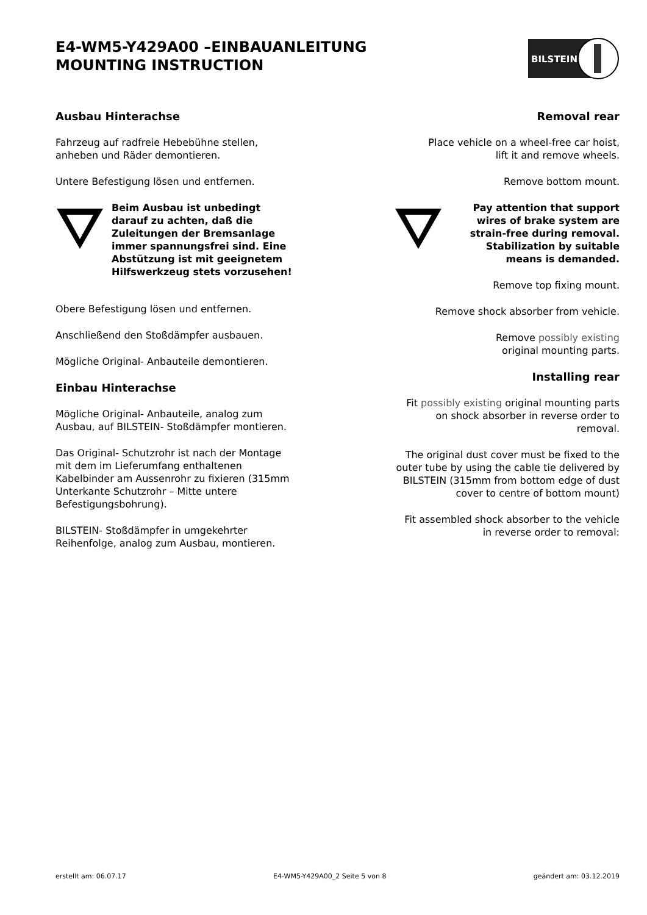E4-WM5-Y429A00 –EINBAUANLEITUNG
MOUNTING INSTRUCTION
BILSTEIN
Ausbau Hinterachse
Fahrzeug auf radfreie Hebebühne stellen,
anheben und Räder demontieren.
Untere Befestigung lösen und entfernen.
Beim Ausbau ist unbedingt darauf zu achten, daß die Zuleitungen der Bremsanlage immer spannungsfrei sind. Eine Abstützung ist mit geeignetem Hilfswerkzeug stets vorzusehen!
Obere Befestigung lösen und entfernen.
Anschließend den Stoßdämpfer ausbauen.
Mögliche Original- Anbauteile demontieren.
Einbau Hinterachse
Mögliche Original- Anbauteile, analog zum Ausbau, auf BILSTEIN- Stoßdämpfer montieren.
Das Original- Schutzrohr ist nach der Montage mit dem im Lieferumfang enthaltenen Kabelbinder am Aussenrohr zu fixieren (315mm Unterkante Schutzrohr – Mitte untere Befestigungsbohrung).
BILSTEIN- Stoßdämpfer in umgekehrter Reihenfolge, analog zum Ausbau, montieren.
Removal rear
Place vehicle on a wheel-free car hoist,
lift it and remove wheels.
Remove bottom mount.
Pay attention that support wires of brake system are strain-free during removal. Stabilization by suitable means is demanded.
Remove top fixing mount.
Remove shock absorber from vehicle.
Remove possibly existing
original mounting parts.
Installing rear
Fit possibly existing original mounting parts on shock absorber in reverse order to removal.
The original dust cover must be fixed to the outer tube by using the cable tie delivered by BILSTEIN (315mm from bottom edge of dust cover to centre of bottom mount)
Fit assembled shock absorber to the vehicle in reverse order to removal:
erstellt am: 06.07.17 E4-WM5-Y429A00_2 Seite 5 von 8 geändert am: 03.12.2019